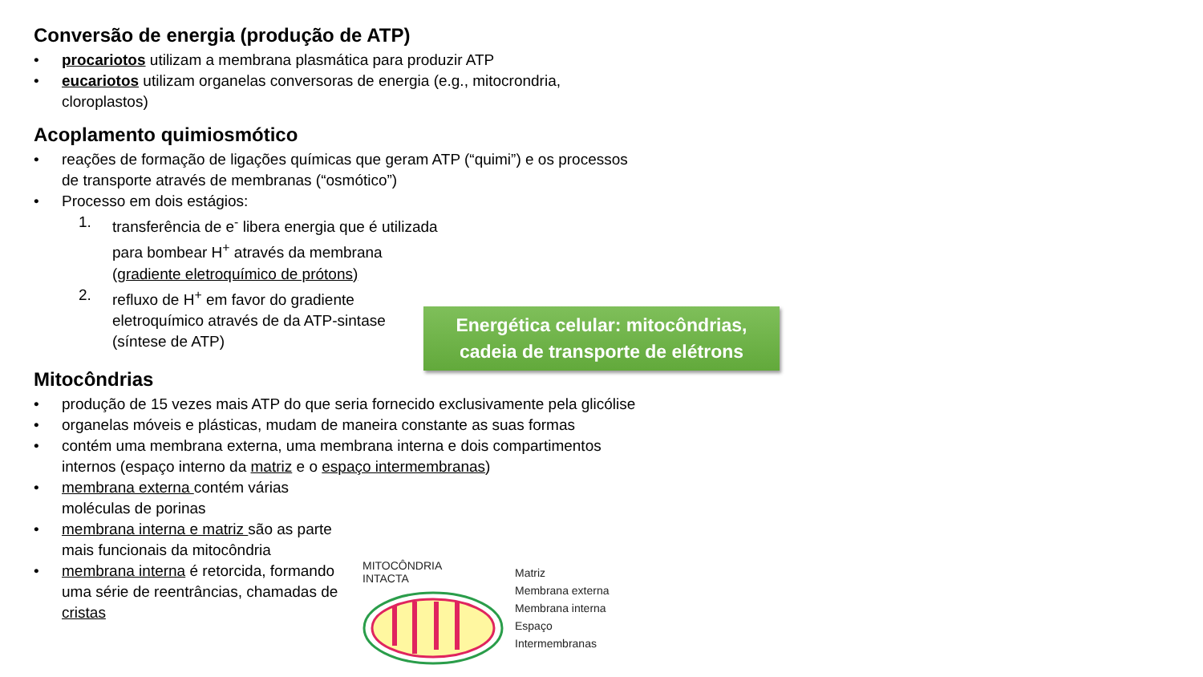Conversão de energia (produção de ATP)
• procariotos utilizam a membrana plasmática para produzir ATP
• eucariotos utilizam organelas conversoras de energia (e.g., mitocrondria, cloroplastos)
Acoplamento quimiosmótico
• reações de formação de ligações químicas que geram ATP (“quimi”) e os processos de transporte através de membranas (“osmótico”)
• Processo em dois estágios:
1. transferência de e<sup>-</sup> libera energia que é utilizada para bombear H<sup>+</sup> através da membrana (gradiente eletroquímico de prótons)
2. refluxo de H<sup>+</sup> em favor do gradiente eletroquímico através de da ATP-sintase (síntese de ATP)
Mitocôndrias
• produção de 15 vezes mais ATP do que seria fornecido exclusivamente pela glicólise
• organelas móveis e plásticas, mudam de maneira constante as suas formas
• contém uma membrana externa, uma membrana interna e dois compartimentos internos (espaço interno da matriz e o espaço intermembranas)
• membrana externa contém várias moléculas de porinas
• membrana interna e matriz são as parte mais funcionais da mitocôndria
• membrana interna é retorcida, formando uma série de reentrâncias, chamadas de cristas
Energética celular: mitocôndrias,
cadeia de transporte de elétrons
MITOCÔNDRIA
INTACTA
Matriz
Membrana externa
Membrana interna
Espaço
Intermembranas